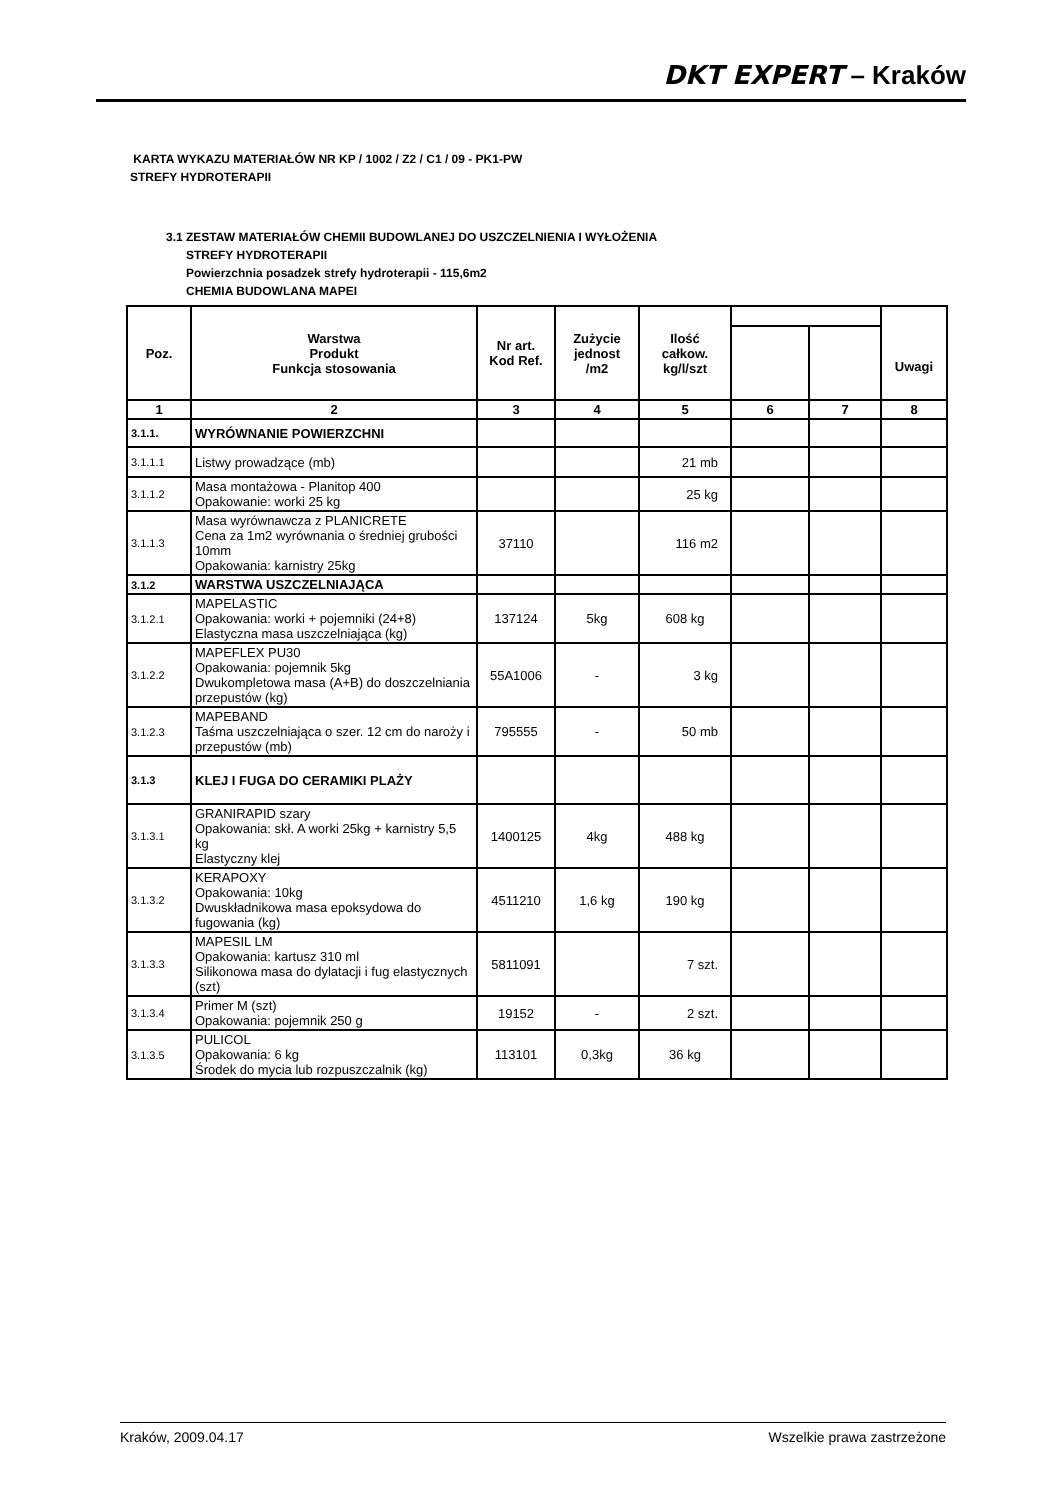DKT EXPERT – Kraków
KARTA WYKAZU MATERIAŁÓW NR KP / 1002 / Z2 / C1 / 09 - PK1-PW
STREFY HYDROTERAPII
3.1 ZESTAW MATERIAŁÓW CHEMII BUDOWLANEJ DO USZCZELNIENIA I WYŁOŻENIA
STREFY HYDROTERAPII
Powierzchnia posadzek strefy hydroterapii - 115,6m2
CHEMIA BUDOWLANA MAPEI
| Poz. | Warstwa Produkt Funkcja stosowania | Nr art. Kod Ref. | Zużycie jednost /m2 | Ilość całkow. kg/l/szt | | | Uwagi |
| --- | --- | --- | --- | --- | --- | --- | --- |
| 1 | 2 | 3 | 4 | 5 | 6 | 7 | 8 |
| 3.1.1. | WYRÓWNANIE POWIERZCHNI | | | | | | |
| 3.1.1.1 | Listwy prowadzące (mb) | | | 21 mb | | | |
| 3.1.1.2 | Masa montażowa - Planitop 400 Opakowanie: worki 25 kg | | | 25 kg | | | |
| 3.1.1.3 | Masa wyrównawcza z PLANICRETE Cena za 1m2 wyrównania o średniej grubości 10mm Opakowania: karnistry 25kg | 37110 | | 116 m2 | | | |
| 3.1.2 | WARSTWA USZCZELNIAJĄCA | | | | | | |
| 3.1.2.1 | MAPELASTIC Opakowania: worki + pojemniki (24+8) Elastyczna masa uszczelniająca (kg) | 137124 | 5kg | 608 kg | | | |
| 3.1.2.2 | MAPEFLEX PU30 Opakowania: pojemnik 5kg Dwukompletowa masa (A+B) do doszczelniania przepustów (kg) | 55A1006 | - | 3 kg | | | |
| 3.1.2.3 | MAPEBAND Taśma uszczelniająca o szer. 12 cm do naroży i przepustów (mb) | 795555 | - | 50 mb | | | |
| 3.1.3 | KLEJ I FUGA DO CERAMIKI PLAŻY | | | | | | |
| 3.1.3.1 | GRANIRAPID szary Opakowania: skł. A worki 25kg + karnistry 5,5 kg Elastyczny klej | 1400125 | 4kg | 488 kg | | | |
| 3.1.3.2 | KERAPOXY Opakowania: 10kg Dwuskładnikowa masa epoksydowa do fugowania (kg) | 4511210 | 1,6 kg | 190 kg | | | |
| 3.1.3.3 | MAPESIL LM Opakowania: kartusz 310 ml Silikonowa masa do dylatacji i fug elastycznych (szt) | 5811091 | | 7 szt. | | | |
| 3.1.3.4 | Primer M (szt) Opakowania: pojemnik 250 g | 19152 | - | 2 szt. | | | |
| 3.1.3.5 | PULICOL Opakowania: 6 kg Środek do mycia lub rozpuszczalnik (kg) | 113101 | 0,3kg | 36 kg | | | |
Kraków, 2009.04.17 Wszelkie prawa zastrzeżone